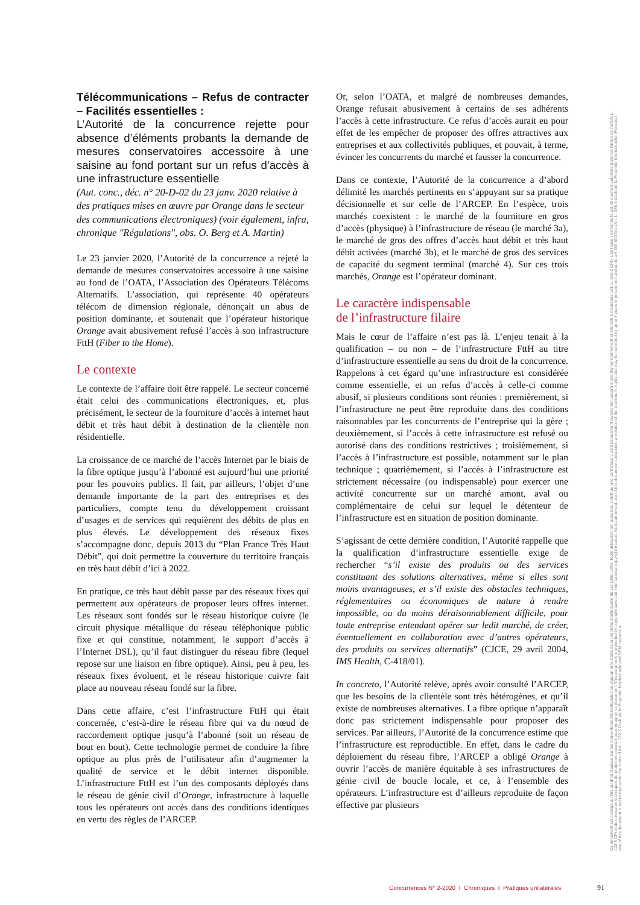Télécommunications – Refus de contracter – Facilités essentielles :
L’Autorité de la concurrence rejette pour absence d’éléments probants la demande de mesures conservatoires accessoire à une saisine au fond portant sur un refus d’accès à une infrastructure essentielle
(Aut. conc., déc. n° 20-D-02 du 23 janv. 2020 relative à des pratiques mises en œuvre par Orange dans le secteur des communications électroniques) (voir également, infra, chronique "Régulations", obs. O. Berg et A. Martin)
Le 23 janvier 2020, l’Autorité de la concurrence a rejeté la demande de mesures conservatoires accessoire à une saisine au fond de l’OATA, l’Association des Opérateurs Télécoms Alternatifs. L’association, qui représente 40 opérateurs télécom de dimension régionale, dénonçait un abus de position dominante, et soutenait que l’opérateur historique Orange avait abusivement refusé l’accès à son infrastructure FttH (Fiber to the Home).
Le contexte
Le contexte de l’affaire doit être rappelé. Le secteur concerné était celui des communications électroniques, et, plus précisément, le secteur de la fourniture d’accès à internet haut débit et très haut débit à destination de la clientèle non résidentielle.
La croissance de ce marché de l’accès Internet par le biais de la fibre optique jusqu’à l’abonné est aujourd’hui une priorité pour les pouvoirs publics. Il fait, par ailleurs, l’objet d’une demande importante de la part des entreprises et des particuliers, compte tenu du développement croissant d’usages et de services qui requièrent des débits de plus en plus élevés. Le développement des réseaux fixes s’accompagne donc, depuis 2013 du “Plan France Très Haut Débit”, qui doit permettre la couverture du territoire français en très haut débit d’ici à 2022.
En pratique, ce très haut débit passe par des réseaux fixes qui permettent aux opérateurs de proposer leurs offres internet. Les réseaux sont fondés sur le réseau historique cuivre (le circuit physique métallique du réseau téléphonique public fixe et qui constitue, notamment, le support d’accès à l’Internet DSL), qu’il faut distinguer du réseau fibre (lequel repose sur une liaison en fibre optique). Ainsi, peu à peu, les réseaux fixes évoluent, et le réseau historique cuivre fait place au nouveau réseau fondé sur la fibre.
Dans cette affaire, c’est l’infrastructure FttH qui était concernée, c’est-à-dire le réseau fibre qui va du nœud de raccordement optique jusqu’à l’abonné (soit un réseau de bout en bout). Cette technologie permet de conduire la fibre optique au plus près de l’utilisateur afin d’augmenter la qualité de service et le débit internet disponible. L’infrastructure FttH est l’un des composants déployés dans le réseau de génie civil d’Orange, infrastructure à laquelle tous les opérateurs ont accès dans des conditions identiques en vertu des règles de l’ARCEP.
Or, selon l’OATA, et malgré de nombreuses demandes, Orange refusait abusivement à certains de ses adhérents l’accès à cette infrastructure. Ce refus d’accès aurait eu pour effet de les empêcher de proposer des offres attractives aux entreprises et aux collectivités publiques, et pouvait, à terme, évincer les concurrents du marché et fausser la concurrence.
Dans ce contexte, l’Autorité de la concurrence a d’abord délimité les marchés pertinents en s’appuyant sur sa pratique décisionnelle et sur celle de l’ARCEP. En l’espèce, trois marchés coexistent : le marché de la fourniture en gros d’accès (physique) à l’infrastructure de réseau (le marché 3a), le marché de gros des offres d’accès haut débit et très haut débit activées (marché 3b), et le marché de gros des services de capacité du segment terminal (marché 4). Sur ces trois marchés, Orange est l’opérateur dominant.
Le caractère indispensable
de l’infrastructure filaire
Mais le cœur de l’affaire n’est pas là. L’enjeu tenait à la qualification – ou non – de l’infrastructure FttH au titre d’infrastructure essentielle au sens du droit de la concurrence. Rappelons à cet égard qu’une infrastructure est considérée comme essentielle, et un refus d’accès à celle-ci comme abusif, si plusieurs conditions sont réunies : premièrement, si l’infrastructure ne peut être reproduite dans des conditions raisonnables par les concurrents de l’entreprise qui la gère ; deuxièmement, si l’accès à cette infrastructure est refusé ou autorisé dans des conditions restrictives ; troisièmement, si l’accès à l’infrastructure est possible, notamment sur le plan technique ; quatrièmement, si l’accès à l’infrastructure est strictement nécessaire (ou indispensable) pour exercer une activité concurrente sur un marché amont, aval ou complémentaire de celui sur lequel le détenteur de l’infrastructure est en situation de position dominante.
S’agissant de cette dernière condition, l’Autorité rappelle que la qualification d’infrastructure essentielle exige de rechercher “s’il existe des produits ou des services constituant des solutions alternatives, même si elles sont moins avantageuses, et s’il existe des obstacles techniques, réglementaires ou économiques de nature à rendre impossible, ou du moins déraisonnablement difficile, pour toute entreprise entendant opérer sur ledit marché, de créer, éventuellement en collaboration avec d’autres opérateurs, des produits ou services alternatifs” (CJCE, 29 avril 2004, IMS Health, C-418/01).
In concreto, l’Autorité relève, après avoir consulté l’ARCEP, que les besoins de la clientèle sont très hétérogènes, et qu’il existe de nombreuses alternatives. La fibre optique n’apparaît donc pas strictement indispensable pour proposer des services. Par ailleurs, l’Autorité de la concurrence estime que l’infrastructure est reproductible. En effet, dans le cadre du déploiement du réseau fibre, l’ARCEP a obligé Orange à ouvrir l’accès de manière équitable à ses infrastructures de génie civil de boucle locale, et ce, à l’ensemble des opérateurs. L’infrastructure est d’ailleurs reproduite de façon effective par plusieurs
Ce document est protégé au titre du droit d'auteur par les conventions internationales en vigueur et le Code de la propriété intellectuelle du 1er juillet 1992. Toute utilisation non autorisée constitue une contrefaçon, délit pénalement sanctionné jusqu'à 3 ans d'emprisonnement et 300 000 € d'amende (art. L. 335-2 CPI). L'utilisation personnelle est strictement autorisée dans les limites de l'article L. 122 5 CPI et des mesures techniques de protection pouvant accompagner ce document. This document is protected by copyright laws and international copyright treaties. Non-authorised use of this document constitutes a violation of the publisher's rights and may be punished by up to 3 years imprisonment and up to a € 300 000 fine (Art. L. 335-2 Code de la Propriété Intellectuelle). Personal use of this document is authorised within the limits of Art. L 122-5 Code de la Propriété Intellectuelle and DRM protection.
Concurrences N° 2-2020 I Chroniques I Pratiques unilatérales
91